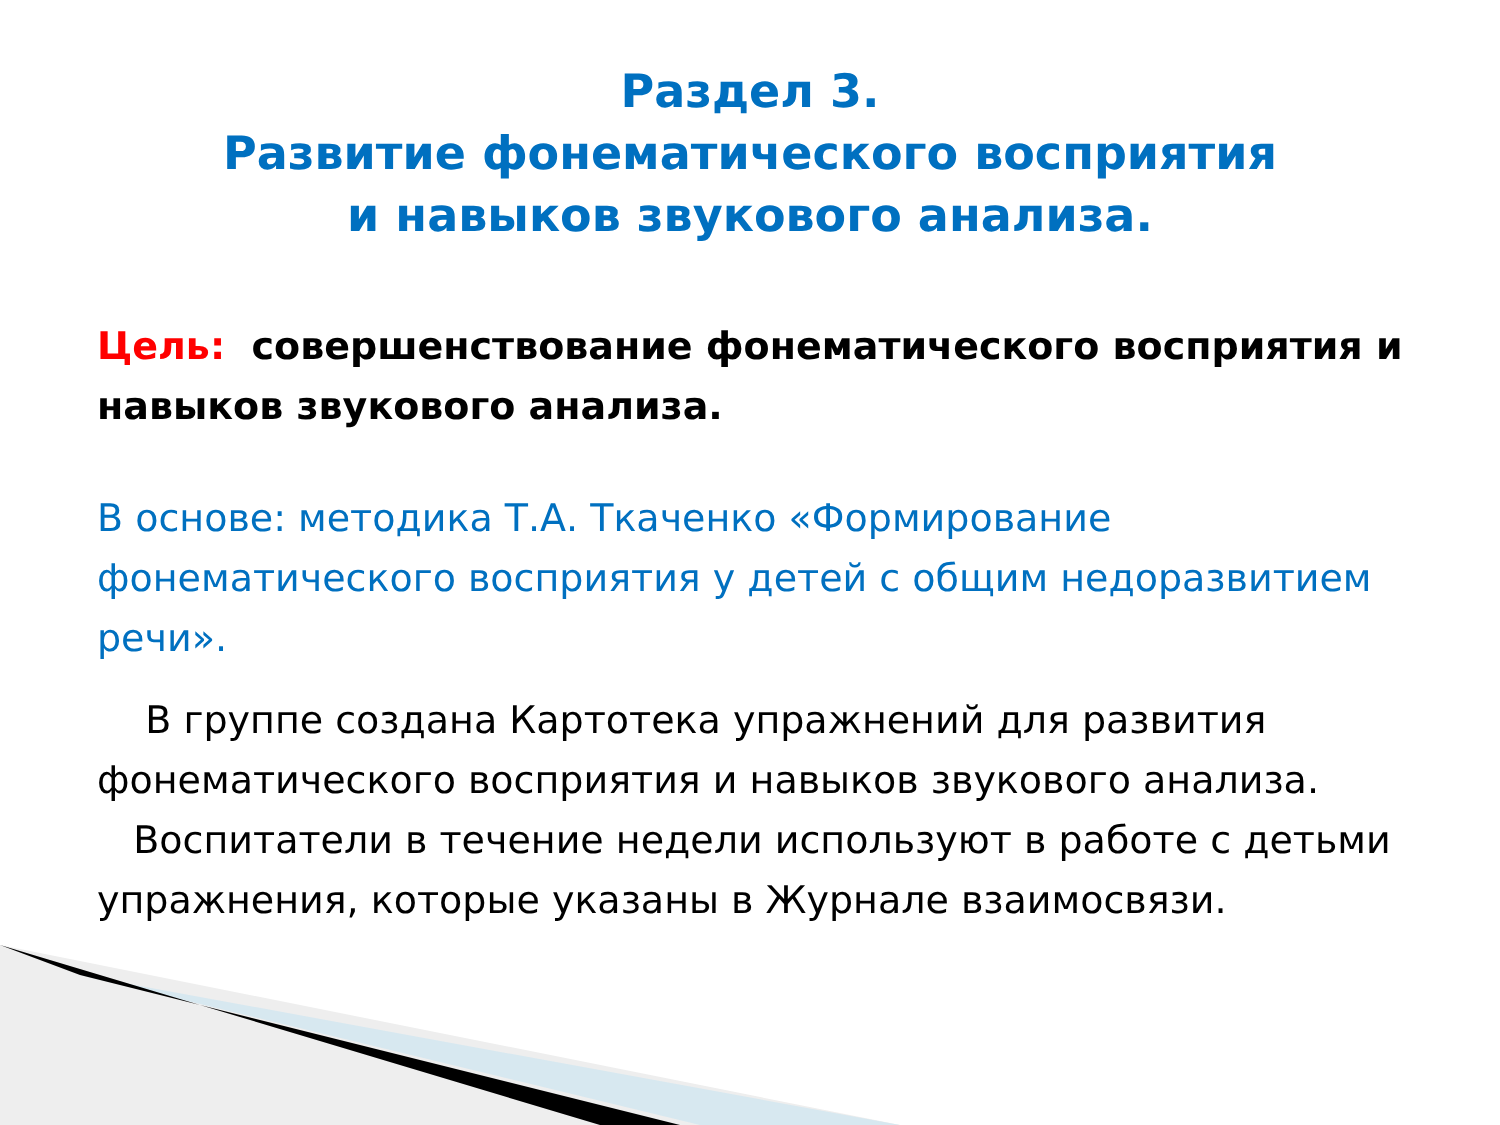Раздел 3.
Развитие фонематического восприятия
и навыков звукового анализа.
Цель: совершенствование фонематического восприятия и навыков звукового анализа.
В основе: методика Т.А. Ткаченко «Формирование фонематического восприятия у детей с общим недоразвитием речи».
В группе создана Картотека упражнений для развития фонематического восприятия и навыков звукового анализа.
Воспитатели в течение недели используют в работе с детьми упражнения, которые указаны в Журнале взаимосвязи.